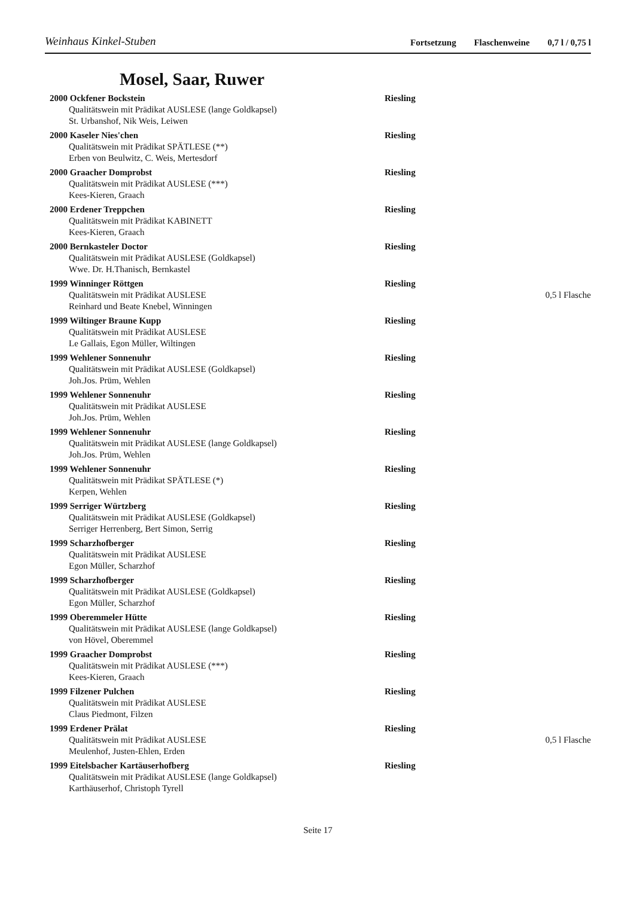Weinhaus Kinkel-Stuben
Fortsetzung Flaschenweine 0,7 l / 0,75 l
Mosel, Saar, Ruwer
2000 Ockfener Bockstein Riesling
Qualitätswein mit Prädikat AUSLESE (lange Goldkapsel)
St. Urbanshof, Nik Weis, Leiwen
2000 Kaseler Nies'chen Riesling
Qualitätswein mit Prädikat SPÄTLESE (**)
Erben von Beulwitz, C. Weis, Mertesdorf
2000 Graacher Domprobst Riesling
Qualitätswein mit Prädikat AUSLESE (***)
Kees-Kieren, Graach
2000 Erdener Treppchen Riesling
Qualitätswein mit Prädikat KABINETT
Kees-Kieren, Graach
2000 Bernkasteler Doctor Riesling
Qualitätswein mit Prädikat AUSLESE (Goldkapsel)
Wwe. Dr. H.Thanisch, Bernkastel
1999 Winninger Röttgen Riesling
Qualitätswein mit Prädikat AUSLESE
0,5 l Flasche
Reinhard und Beate Knebel, Winningen
1999 Wiltinger Braune Kupp Riesling
Qualitätswein mit Prädikat AUSLESE
Le Gallais, Egon Müller, Wiltingen
1999 Wehlener Sonnenuhr Riesling
Qualitätswein mit Prädikat AUSLESE (Goldkapsel)
Joh.Jos. Prüm, Wehlen
1999 Wehlener Sonnenuhr Riesling
Qualitätswein mit Prädikat AUSLESE
Joh.Jos. Prüm, Wehlen
1999 Wehlener Sonnenuhr Riesling
Qualitätswein mit Prädikat AUSLESE (lange Goldkapsel)
Joh.Jos. Prüm, Wehlen
1999 Wehlener Sonnenuhr Riesling
Qualitätswein mit Prädikat SPÄTLESE (*)
Kerpen, Wehlen
1999 Serriger Würtzberg Riesling
Qualitätswein mit Prädikat AUSLESE (Goldkapsel)
Serriger Herrenberg, Bert Simon, Serrig
1999 Scharzhofberger Riesling
Qualitätswein mit Prädikat AUSLESE
Egon Müller, Scharzhof
1999 Scharzhofberger Riesling
Qualitätswein mit Prädikat AUSLESE (Goldkapsel)
Egon Müller, Scharzhof
1999 Oberemmeler Hütte Riesling
Qualitätswein mit Prädikat AUSLESE (lange Goldkapsel)
von Hövel, Oberemmel
1999 Graacher Domprobst Riesling
Qualitätswein mit Prädikat AUSLESE (***)
Kees-Kieren, Graach
1999 Filzener Pulchen Riesling
Qualitätswein mit Prädikat AUSLESE
Claus Piedmont, Filzen
1999 Erdener Prälat Riesling
Qualitätswein mit Prädikat AUSLESE
0,5 l Flasche
Meulenhof, Justen-Ehlen, Erden
1999 Eitelsbacher Kartäuserhofberg Riesling
Qualitätswein mit Prädikat AUSLESE (lange Goldkapsel)
Karthäuserhof, Christoph Tyrell
Seite 17